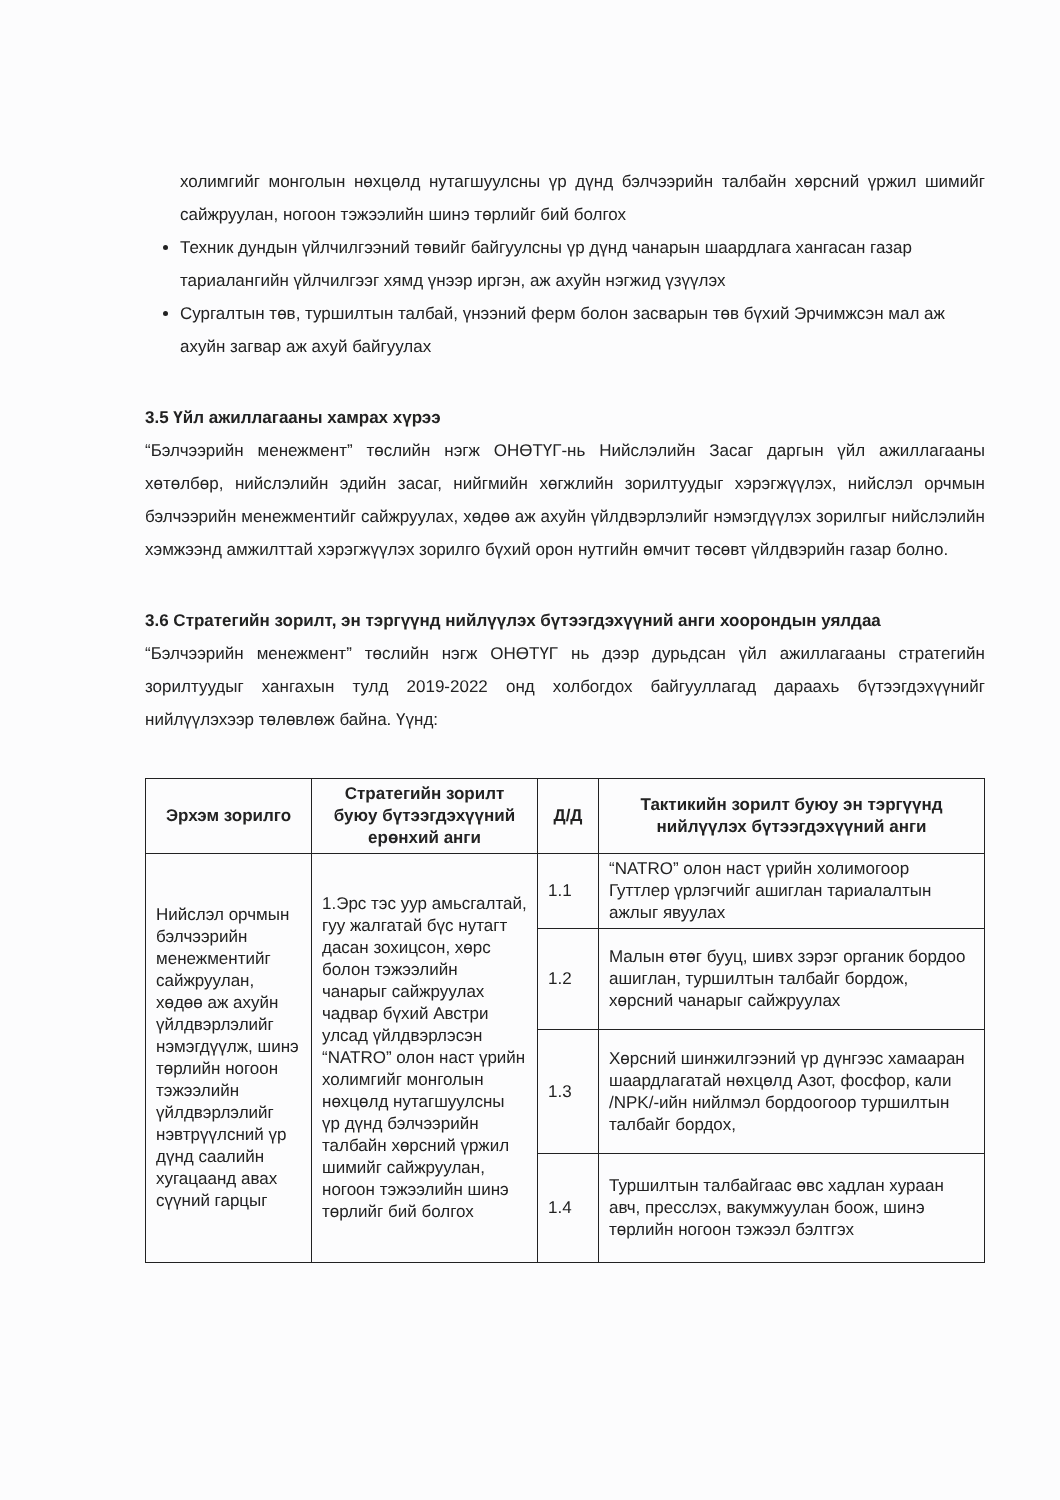холимгийг монголын нөхцөлд нутагшуулсны үр дүнд бэлчээрийн талбайн хөрсний үржил шимийг сайжруулан, ногоон тэжээлийн шинэ төрлийг бий болгох
Техник дундын үйлчилгээний төвийг байгуулсны үр дүнд чанарын шаардлага хангасан газар тариалангийн үйлчилгээг хямд үнээр иргэн, аж ахуйн нэгжид үзүүлэх
Сургалтын төв, туршилтын талбай, үнээний ферм болон засварын төв бүхий Эрчимжсэн мал аж ахуйн загвар аж ахуй байгуулах
3.5 Үйл ажиллагааны хамрах хүрээ
“Бэлчээрийн менежмент” төслийн нэгж ОНӨТҮГ-нь Нийслэлийн Засаг даргын үйл ажиллагааны хөтөлбөр, нийслэлийн эдийн засаг, нийгмийн хөгжлийн зорилтуудыг хэрэгжүүлэх, нийслэл орчмын бэлчээрийн менежментийг сайжруулах, хөдөө аж ахуйн үйлдвэрлэлийг нэмэгдүүлэх зорилгыг нийслэлийн хэмжээнд амжилттай хэрэгжүүлэх зорилго бүхий орон нутгийн өмчит төсөвт үйлдвэрийн газар болно.
3.6 Стратегийн зорилт, эн тэргүүнд нийлүүлэх бүтээгдэхүүний анги хоорондын уялдаа
“Бэлчээрийн менежмент” төслийн нэгж ОНӨТҮГ нь дээр дурьдсан үйл ажиллагааны стратегийн зорилтуудыг хангахын тулд 2019-2022 онд холбогдох байгууллагад дараахь бүтээгдэхүүнийг нийлүүлэхээр төлөвлөж байна. Үүнд:
| Эрхэм зорилго | Стратегийн зорилт буюу бүтээгдэхүүний ерөнхий анги | Д/Д | Тактикийн зорилт буюу эн тэргүүнд нийлүүлэх бүтээгдэхүүний анги |
| --- | --- | --- | --- |
| Нийслэл орчмын бэлчээрийн менежментийг сайжруулан, хөдөө аж ахуйн үйлдвэрлэлийг нэмэгдүүлж, шинэ төрлийн ногоон тэжээлийн үйлдвэрлэлийг нэвтрүүлсний үр дүнд саалийн хугацаанд авах сүүний гарцыг | 1.Эрс тэс уур амьсгалтай, гуу жалгатай бүс нутагт дасан зохицсон, хөрс болон тэжээлийн чанарыг сайжруулах чадвар бүхий Австри улсад үйлдвэрлэсэн “NATRO” олон наст үрийн холимгийг монголын нөхцөлд нутагшуулсны үр дүнд бэлчээрийн талбайн хөрсний үржил шимийг сайжруулан, ногоон тэжээлийн шинэ төрлийг бий болгох | 1.1 | “NATRO” олон наст үрийн холимогоор Гуттлер үрлэгчийг ашиглан тариалалтын ажлыг явуулах |
| | | 1.2 | Малын өтөг бууц, шивх зэрэг органик бордоо ашиглан, туршилтын талбайг бордож, хөрсний чанарыг сайжруулах |
| | | 1.3 | Хөрсний шинжилгээний үр дүнгээс хамааран шаардлагатай нөхцөлд Азот, фосфор, кали /NPK/-ийн нийлмэл бордоогоор туршилтын талбайг бордох, |
| | | 1.4 | Туршилтын талбайгаас өвс хадлан хураан авч, пресслэх, вакумжуулан боож, шинэ төрлийн ногоон тэжээл бэлтгэх |